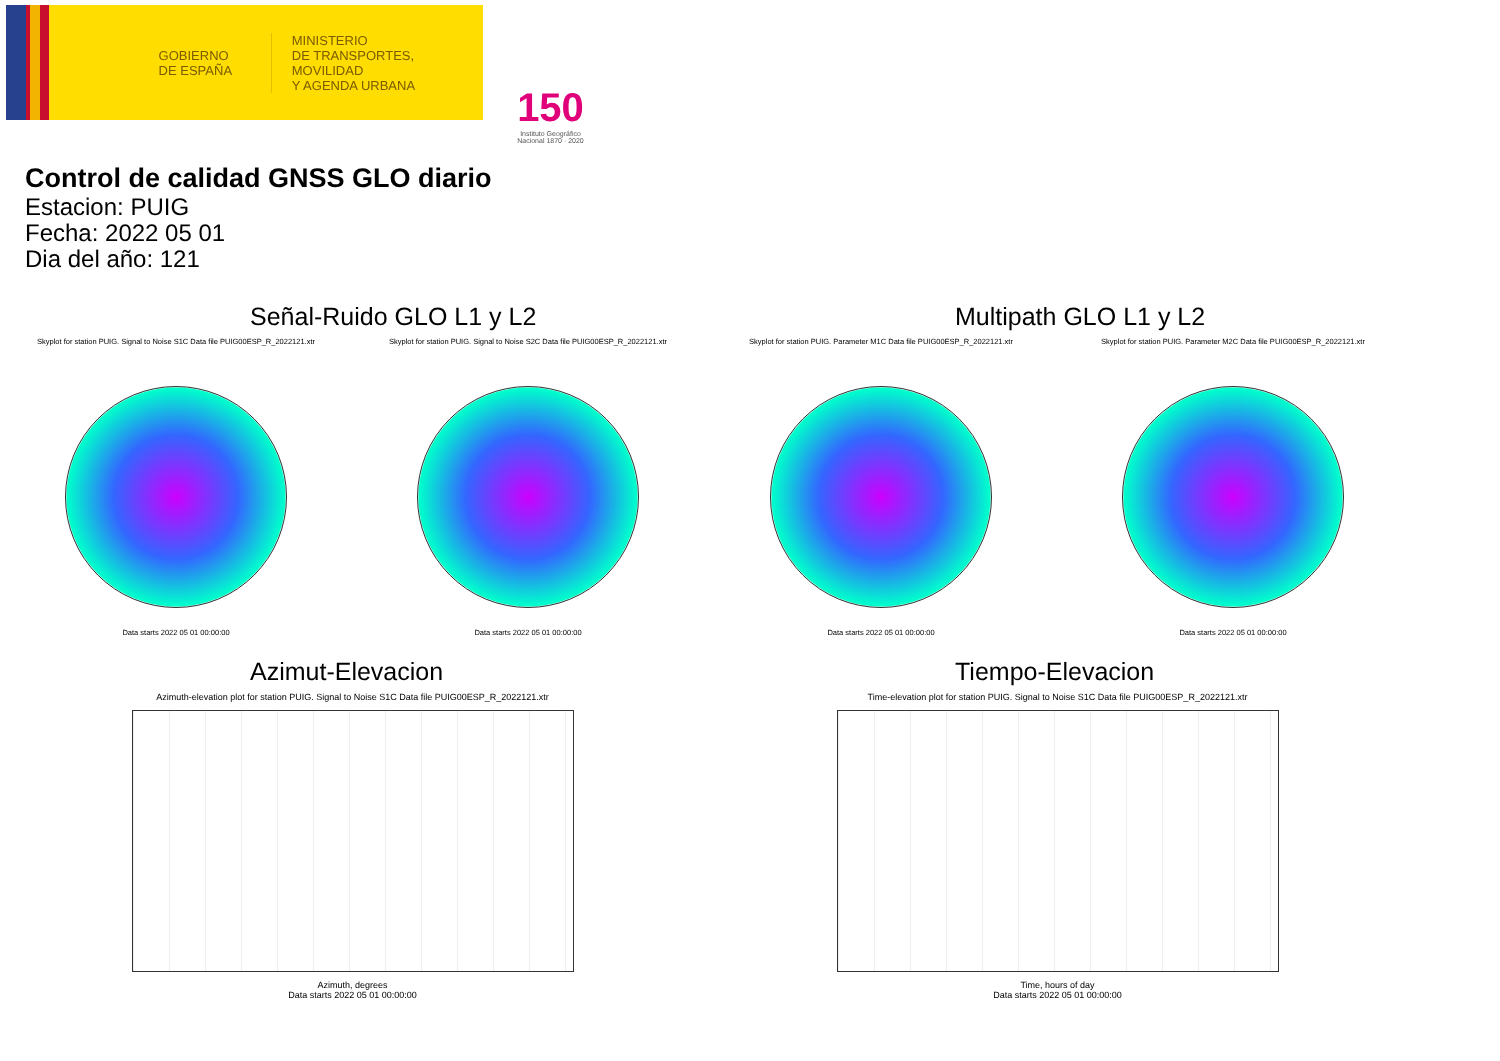GOBIERNO DE ESPAÑA
MINISTERIO
DE TRANSPORTES, MOVILIDAD
Y AGENDA URBANA
150
Instituto Geográfico Nacional 1870 · 2020
Control de calidad GNSS GLO diario
Estacion: PUIG
Fecha: 2022 05 01
Dia del año: 121
Señal-Ruido GLO L1 y L2
Skyplot for station PUIG. Signal to Noise S1C Data file PUIG00ESP_R_2022121.xtr
Data starts 2022 05 01 00:00:00
Skyplot for station PUIG. Signal to Noise S2C Data file PUIG00ESP_R_2022121.xtr
Data starts 2022 05 01 00:00:00
Multipath GLO L1 y L2
Skyplot for station PUIG. Parameter M1C Data file PUIG00ESP_R_2022121.xtr
Data starts 2022 05 01 00:00:00
Skyplot for station PUIG. Parameter M2C Data file PUIG00ESP_R_2022121.xtr
Data starts 2022 05 01 00:00:00
Azimut-Elevacion
Azimuth-elevation plot for station PUIG. Signal to Noise S1C Data file PUIG00ESP_R_2022121.xtr
Azimuth, degrees
Data starts 2022 05 01 00:00:00
Tiempo-Elevacion
Time-elevation plot for station PUIG. Signal to Noise S1C Data file PUIG00ESP_R_2022121.xtr
Time, hours of day
Data starts 2022 05 01 00:00:00